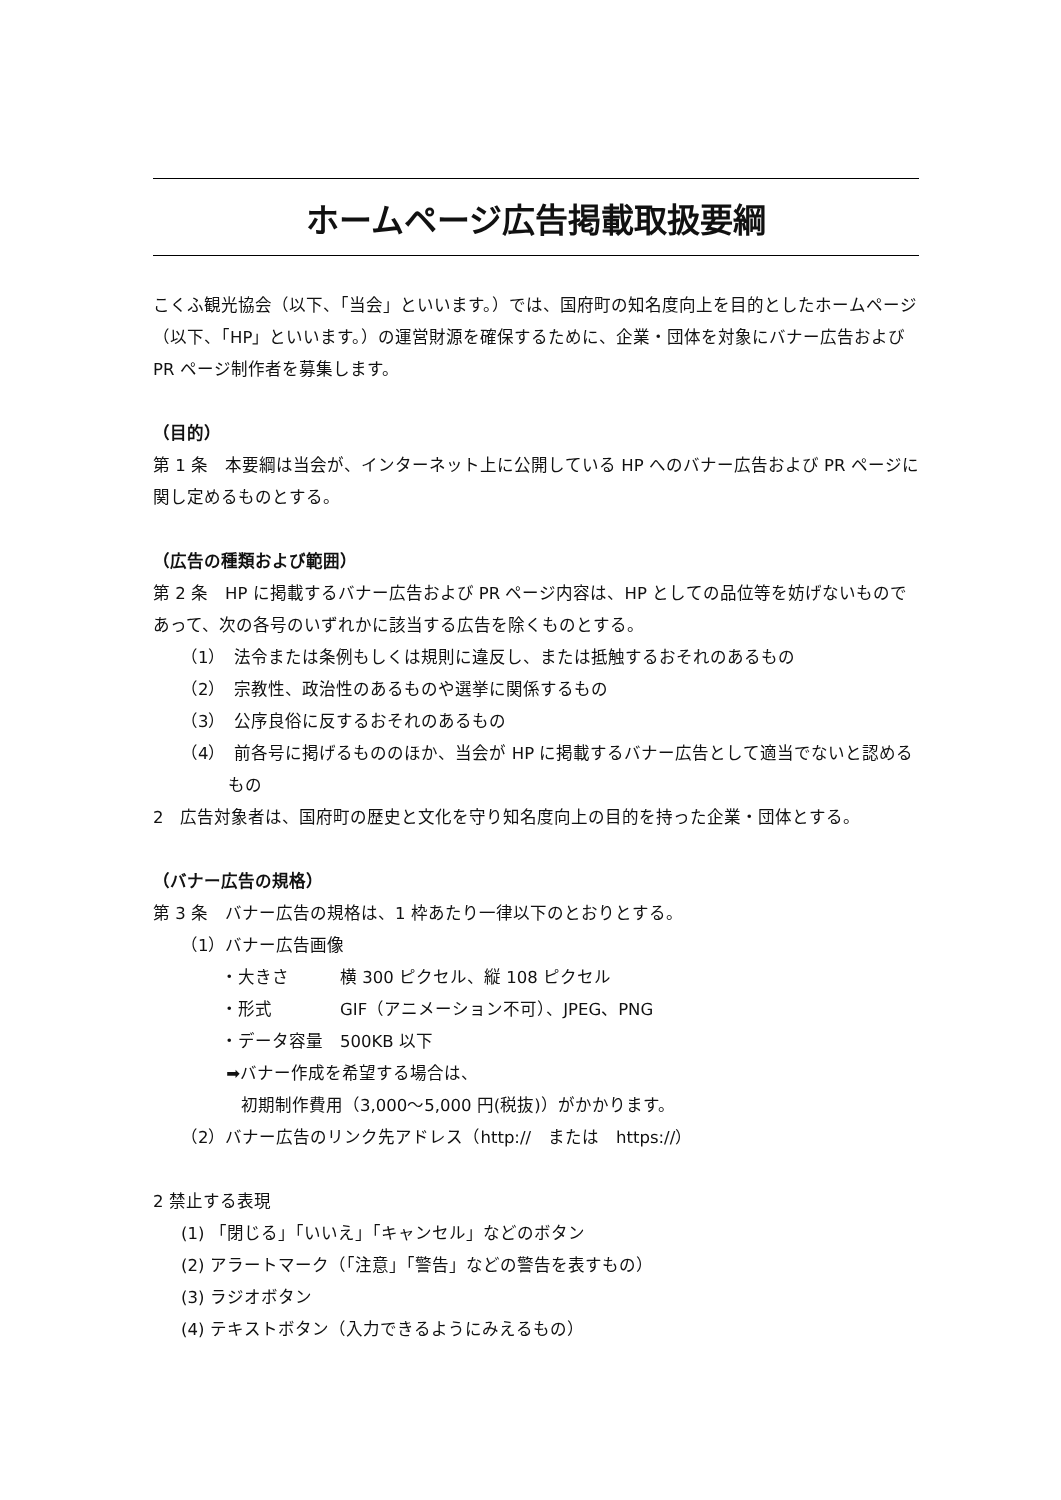ホームページ広告掲載取扱要綱
こくふ観光協会（以下、「当会」といいます。）では、国府町の知名度向上を目的としたホームページ（以下、「HP」といいます。）の運営財源を確保するために、企業・団体を対象にバナー広告および PR ページ制作者を募集します。
（目的）
第 1 条　本要綱は当会が、インターネット上に公開している HP へのバナー広告および PR ページに関し定めるものとする。
（広告の種類および範囲）
第 2 条　HP に掲載するバナー広告および PR ページ内容は、HP としての品位等を妨げないものであって、次の各号のいずれかに該当する広告を除くものとする。
（1）　法令または条例もしくは規則に違反し、または抵触するおそれのあるもの
（2）　宗教性、政治性のあるものや選挙に関係するもの
（3）　公序良俗に反するおそれのあるもの
（4）　前各号に掲げるもののほか、当会が HP に掲載するバナー広告として適当でないと認めるもの
2　広告対象者は、国府町の歴史と文化を守り知名度向上の目的を持った企業・団体とする。
（バナー広告の規格）
第 3 条　バナー広告の規格は、1 枠あたり一律以下のとおりとする。
（1）バナー広告画像
・大きさ　　　横 300 ピクセル、縦 108 ピクセル
・形式　　　　GIF（アニメーション不可）、JPEG、PNG
・データ容量　500KB 以下
➡バナー作成を希望する場合は、
初期制作費用（3,000～5,000 円(税抜)）がかかります。
（2）バナー広告のリンク先アドレス（http://　または　https://）
2 禁止する表現
(1) 「閉じる」「いいえ」「キャンセル」などのボタン
(2) アラートマーク（「注意」「警告」などの警告を表すもの）
(3) ラジオボタン
(4) テキストボタン（入力できるようにみえるもの）